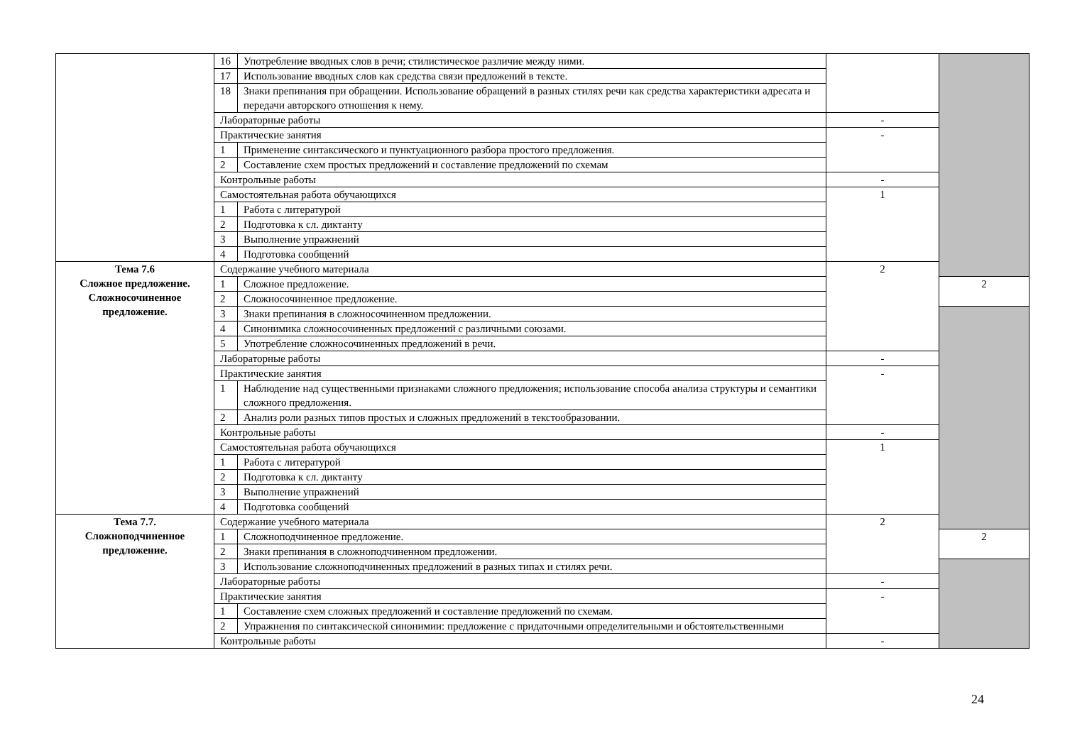| | 16 | Употребление вводных слов в речи; стилистическое различие между ними. | | |
| | 17 | Использование вводных слов как средства связи предложений в тексте. | | |
| | 18 | Знаки препинания при обращении. Использование обращений в разных стилях речи как средства характеристики адресата и передачи авторского отношения к нему. | | |
| | Лабораторные работы | | - | |
| | Практические занятия | | - | |
| | 1 | Применение синтаксического и пунктуационного разбора простого предложения. | | |
| | 2 | Составление схем простых предложений и составление предложений по схемам | | |
| | Контрольные работы | | - | |
| | Самостоятельная работа обучающихся | | 1 | |
| | 1 | Работа с литературой | | |
| | 2 | Подготовка к сл. диктанту | | |
| | 3 | Выполнение упражнений | | |
| | 4 | Подготовка сообщений | | |
| Тема 7.6 Сложное предложение. Сложносочиненное предложение. | Содержание учебного материала | | 2 | |
| | 1 | Сложное предложение. | | 2 |
| | 2 | Сложносочиненное предложение. | | |
| | 3 | Знаки препинания в сложносочиненном предложении. | | |
| | 4 | Синонимика сложносочиненных предложений с различными союзами. | | |
| | 5 | Употребление сложносочиненных предложений в речи. | | |
| | Лабораторные работы | | - | |
| | Практические занятия | | - | |
| | 1 | Наблюдение над существенными признаками сложного предложения; использование способа анализа структуры и семантики сложного предложения. | | |
| | 2 | Анализ роли разных типов простых и сложных предложений в текстообразовании. | | |
| | Контрольные работы | | - | |
| | Самостоятельная работа обучающихся | | 1 | |
| | 1 | Работа с литературой | | |
| | 2 | Подготовка к сл. диктанту | | |
| | 3 | Выполнение упражнений | | |
| | 4 | Подготовка сообщений | | |
| Тема 7.7. Сложноподчиненное предложение. | Содержание учебного материала | | 2 | |
| | 1 | Сложноподчиненное предложение. | | 2 |
| | 2 | Знаки препинания в сложноподчиненном предложении. | | |
| | 3 | Использование сложноподчиненных предложений в разных типах и стилях речи. | | |
| | Лабораторные работы | | - | |
| | Практические занятия | | - | |
| | 1 | Составление схем сложных предложений и составление предложений по схемам. | | |
| | 2 | Упражнения по синтаксической синонимии: предложение с придаточными определительными и обстоятельственными | | |
| | Контрольные работы | | - | |
24